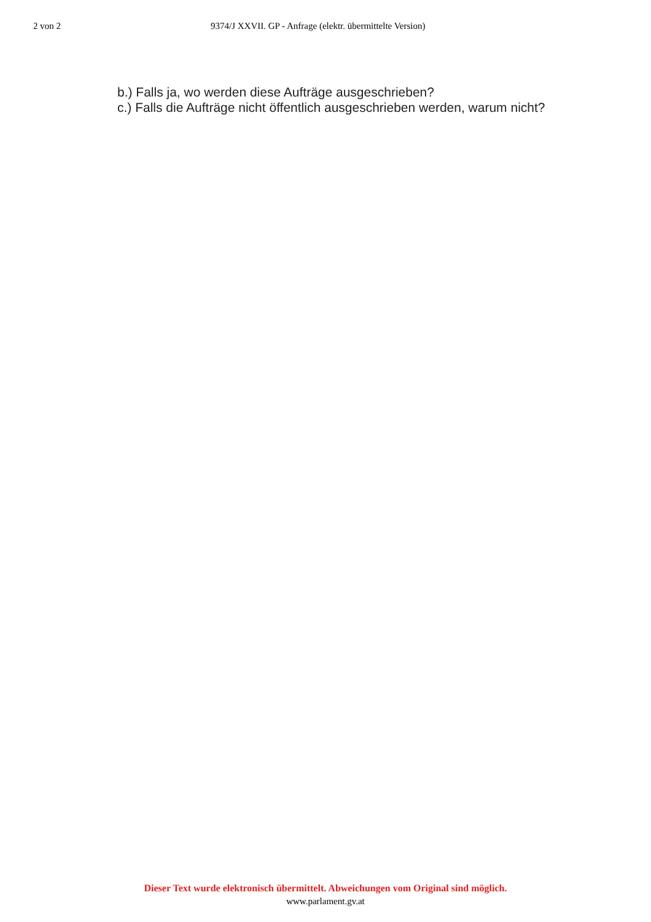2 von 2 9374/J XXVII. GP - Anfrage (elektr. übermittelte Version)
b.) Falls ja, wo werden diese Aufträge ausgeschrieben?
c.) Falls die Aufträge nicht öffentlich ausgeschrieben werden, warum nicht?
Dieser Text wurde elektronisch übermittelt. Abweichungen vom Original sind möglich.
www.parlament.gv.at